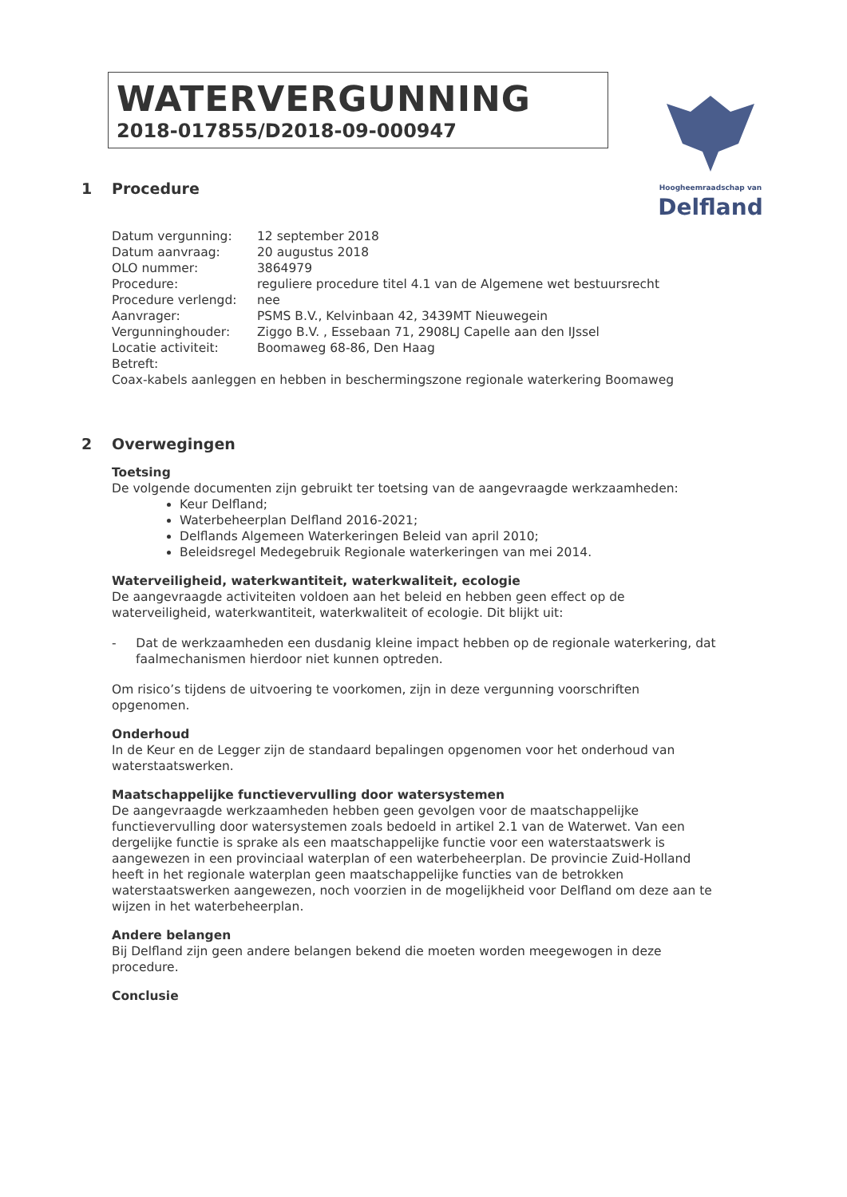WATERVERGUNNING
2018-017855/D2018-09-000947
Hoogheemraadschap van
Delfland
1 Procedure
| Datum vergunning: | 12 september 2018 |
| Datum aanvraag: | 20 augustus 2018 |
| OLO nummer: | 3864979 |
| Procedure: | reguliere procedure titel 4.1 van de Algemene wet bestuursrecht |
| Procedure verlengd: | nee |
| Aanvrager: | PSMS B.V., Kelvinbaan 42, 3439MT Nieuwegein |
| Vergunninghouder: | Ziggo B.V. , Essebaan 71, 2908LJ Capelle aan den IJssel |
| Locatie activiteit: | Boomaweg 68-86, Den Haag |
| Betreft: | |
Coax-kabels aanleggen en hebben in beschermingszone regionale waterkering Boomaweg
2 Overwegingen
Toetsing
De volgende documenten zijn gebruikt ter toetsing van de aangevraagde werkzaamheden:
Keur Delfland;
Waterbeheerplan Delfland 2016-2021;
Delflands Algemeen Waterkeringen Beleid van april 2010;
Beleidsregel Medegebruik Regionale waterkeringen van mei 2014.
Waterveiligheid, waterkwantiteit, waterkwaliteit, ecologie
De aangevraagde activiteiten voldoen aan het beleid en hebben geen effect op de waterveiligheid, waterkwantiteit, waterkwaliteit of ecologie. Dit blijkt uit:
- Dat de werkzaamheden een dusdanig kleine impact hebben op de regionale waterkering, dat faalmechanismen hierdoor niet kunnen optreden.
Om risico’s tijdens de uitvoering te voorkomen, zijn in deze vergunning voorschriften opgenomen.
Onderhoud
In de Keur en de Legger zijn de standaard bepalingen opgenomen voor het onderhoud van waterstaatswerken.
Maatschappelijke functievervulling door watersystemen
De aangevraagde werkzaamheden hebben geen gevolgen voor de maatschappelijke functievervulling door watersystemen zoals bedoeld in artikel 2.1 van de Waterwet. Van een dergelijke functie is sprake als een maatschappelijke functie voor een waterstaatswerk is aangewezen in een provinciaal waterplan of een waterbeheerplan. De provincie Zuid-Holland heeft in het regionale waterplan geen maatschappelijke functies van de betrokken waterstaatswerken aangewezen, noch voorzien in de mogelijkheid voor Delfland om deze aan te wijzen in het waterbeheerplan.
Andere belangen
Bij Delfland zijn geen andere belangen bekend die moeten worden meegewogen in deze procedure.
Conclusie